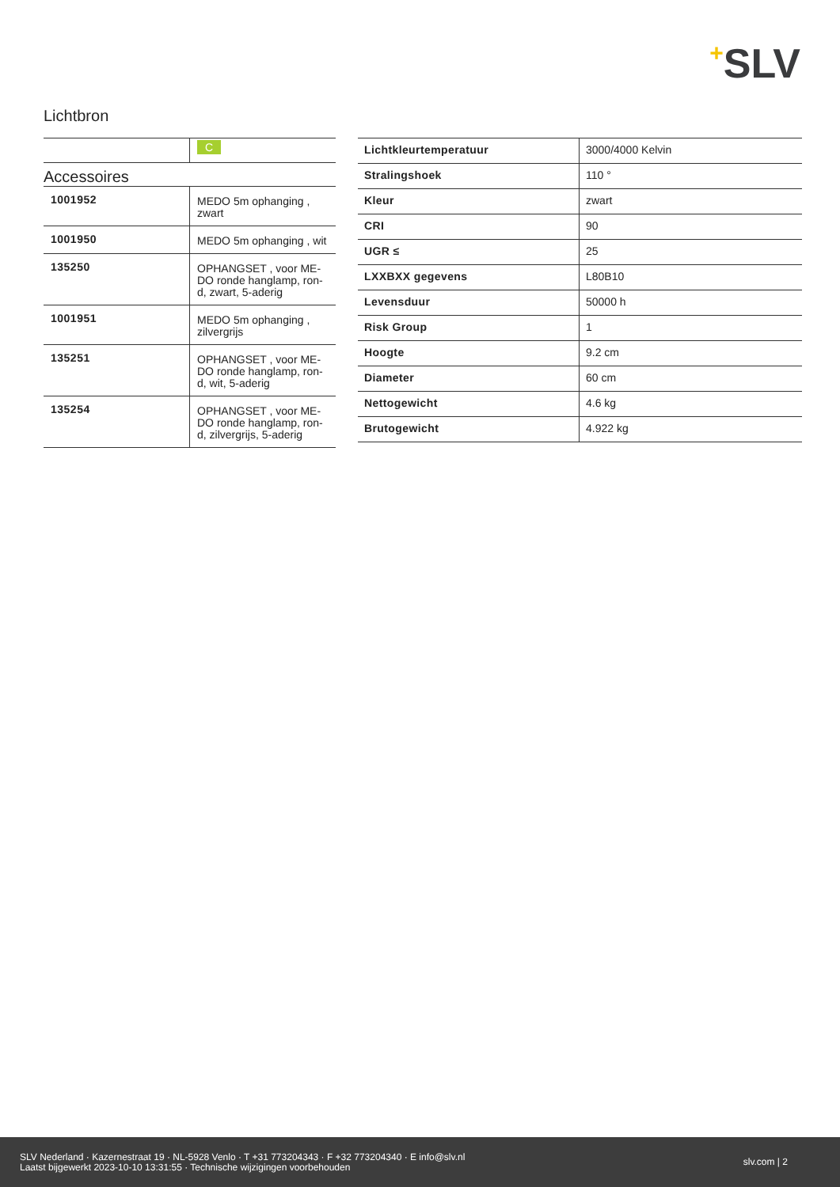+SLV
Lichtbron
| | C |
Accessoires
| 1001952 | MEDO 5m ophanging , zwart |
| 1001950 | MEDO 5m ophanging , wit |
| 135250 | OPHANGSET , voor ME-DO ronde hanglamp, ron-d, zwart, 5-aderig |
| 1001951 | MEDO 5m ophanging , zilvergrijs |
| 135251 | OPHANGSET , voor ME-DO ronde hanglamp, ron-d, wit, 5-aderig |
| 135254 | OPHANGSET , voor ME-DO ronde hanglamp, ron-d, zilvergrijs, 5-aderig |
| Lichtkleurtemperatuur | 3000/4000 Kelvin |
| Stralingshoek | 110 ° |
| Kleur | zwart |
| CRI | 90 |
| UGR ≤ | 25 |
| LXXBXX gegevens | L80B10 |
| Levensduur | 50000 h |
| Risk Group | 1 |
| Hoogte | 9.2 cm |
| Diameter | 60 cm |
| Nettogewicht | 4.6 kg |
| Brutogewicht | 4.922 kg |
SLV Nederland · Kazernestraat 19 · NL-5928 Venlo · T +31 773204343 · F +32 773204340 · E info@slv.nl
Laatst bijgewerkt 2023-10-10 13:31:55 · Technische wijzigingen voorbehouden
slv.com | 2